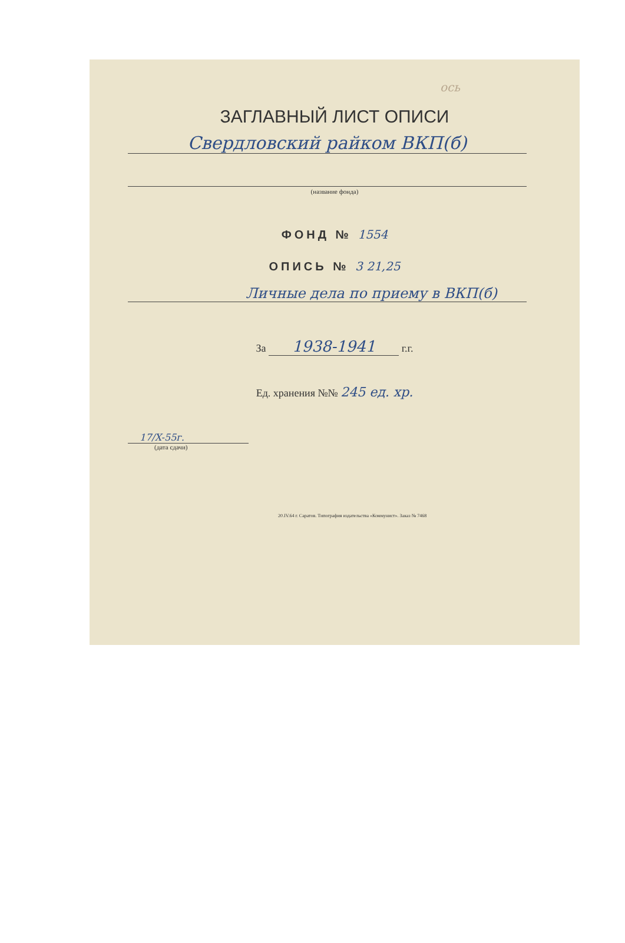ось
ЗАГЛАВНЫЙ ЛИСТ ОПИСИ
Свердловский райком ВКП(б)
(название фонда)
ФОНД № 1554
ОПИСЬ № 3 21,25
Личные дела по приему в ВКП(б)
За 1938-1941 г.г.
Ед. хранения №№ 245 ед. хр.
17/X-55г.
(дата сдачи)
20.IV.64 г. Саратов. Типография издательства «Коммунист». Заказ № 7468